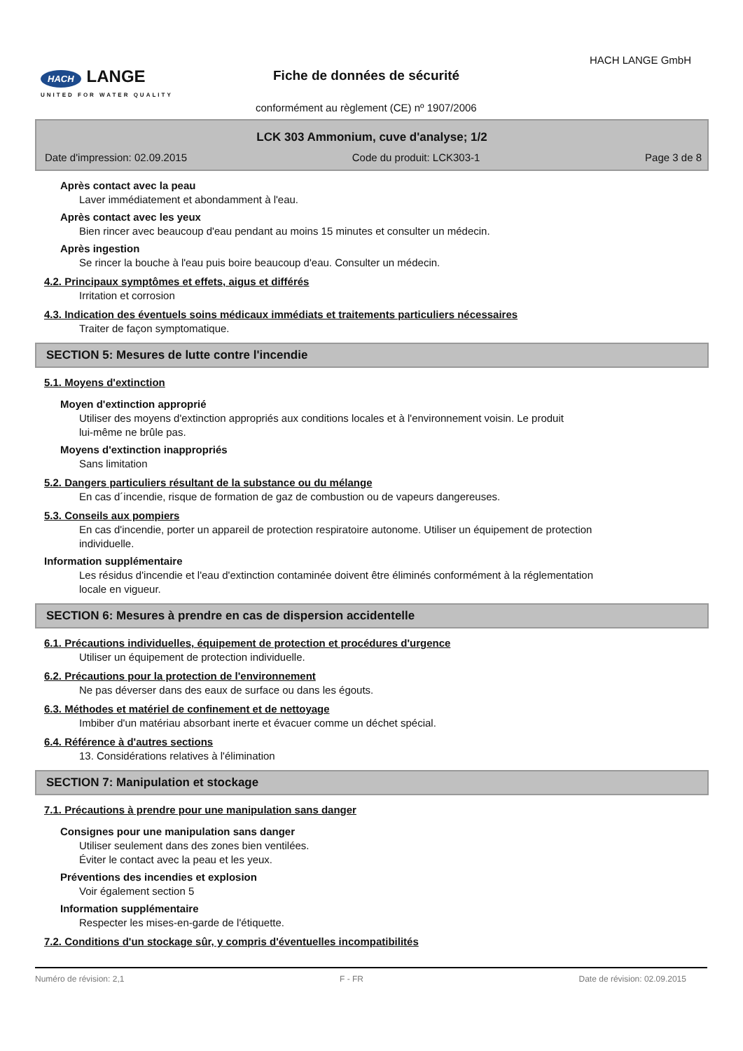HACH LANGE
UNITED FOR WATER QUALITY
Fiche de données de sécurité
HACH LANGE GmbH
conformément au règlement (CE) nº 1907/2006
LCK 303 Ammonium, cuve d'analyse; 1/2
Date d'impression: 02.09.2015 Code du produit: LCK303-1 Page 3 de 8
Après contact avec la peau
Laver immédiatement et abondamment à l'eau.
Après contact avec les yeux
Bien rincer avec beaucoup d'eau pendant au moins 15 minutes et consulter un médecin.
Après ingestion
Se rincer la bouche à l'eau puis boire beaucoup d'eau. Consulter un médecin.
4.2. Principaux symptômes et effets, aigus et différés
Irritation et corrosion
4.3. Indication des éventuels soins médicaux immédiats et traitements particuliers nécessaires
Traiter de façon symptomatique.
SECTION 5: Mesures de lutte contre l'incendie
5.1. Moyens d'extinction
Moyen d'extinction approprié
Utiliser des moyens d'extinction appropriés aux conditions locales et à l'environnement voisin. Le produit
lui-même ne brûle pas.
Moyens d'extinction inappropriés
Sans limitation
5.2. Dangers particuliers résultant de la substance ou du mélange
En cas d´incendie, risque de formation de gaz de combustion ou de vapeurs dangereuses.
5.3. Conseils aux pompiers
En cas d'incendie, porter un appareil de protection respiratoire autonome. Utiliser un équipement de protection
individuelle.
Information supplémentaire
Les résidus d'incendie et l'eau d'extinction contaminée doivent être éliminés conformément à la réglementation
locale en vigueur.
SECTION 6: Mesures à prendre en cas de dispersion accidentelle
6.1. Précautions individuelles, équipement de protection et procédures d'urgence
Utiliser un équipement de protection individuelle.
6.2. Précautions pour la protection de l'environnement
Ne pas déverser dans des eaux de surface ou dans les égouts.
6.3. Méthodes et matériel de confinement et de nettoyage
Imbiber d'un matériau absorbant inerte et évacuer comme un déchet spécial.
6.4. Référence à d'autres sections
13. Considérations relatives à l'élimination
SECTION 7: Manipulation et stockage
7.1. Précautions à prendre pour une manipulation sans danger
Consignes pour une manipulation sans danger
Utiliser seulement dans des zones bien ventilées.
Éviter le contact avec la peau et les yeux.
Préventions des incendies et explosion
Voir également section 5
Information supplémentaire
Respecter les mises-en-garde de l'étiquette.
7.2. Conditions d'un stockage sûr, y compris d'éventuelles incompatibilités
Numéro de révision: 2,1 F - FR Date de révision: 02.09.2015